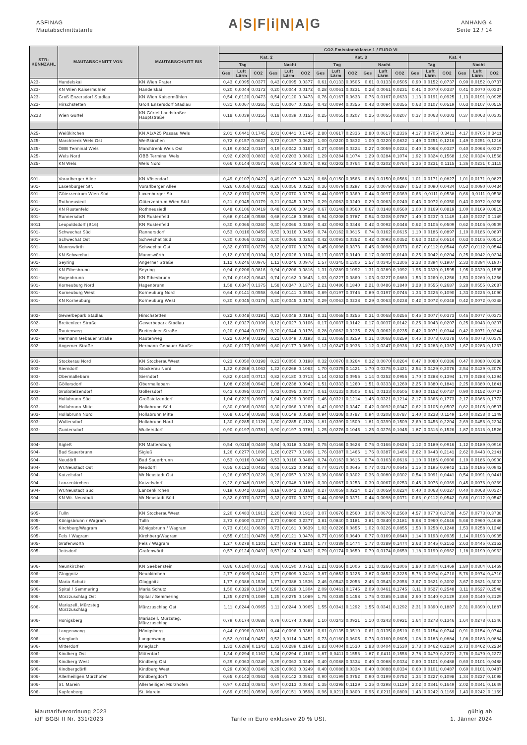ASFINAG
Mautabschnittstarife
A|S|F|i|N|A|G
ANHANG 4
Seite 12 / 14
| STR- KENNZAHL | MAUTABSCHNITT VON | MAUTABSCHNITT BIS | CO2-Emissionsklasse 1 / EURO VI | | | | | | | | | | | | | | | | | |
| --- | --- | --- | --- | --- | --- | --- | --- | --- | --- | --- | --- | --- | --- | --- | --- | --- | --- | --- | --- | --- |
| | | | Kat. 2 | | | | | | Kat. 3 | | | | | | Kat. 4 | | | | | |
| | | | Tag | | | Nacht | | | Tag | | | Nacht | | | Tag | | | Nacht | | |
| | | | Ges | Luft Lärm | CO2 | Ges | Luft Lärm | CO2 | Ges | Luft Lärm | CO2 | Ges | Luft Lärm | CO2 | Ges | Luft Lärm | CO2 | Ges | Luft Lärm | CO2 |
| A23- | Handelskai | KN Wien Prater | 0,43 | 0,0095 | 0,0377 | 0,43 | 0,0095 | 0,0377 | 0,61 | 0,0133 | 0,0505 | 0,61 | 0,0133 | 0,0505 | 0,90 | 0,0152 | 0,0737 | 0,90 | 0,0152 | 0,0737 |
| A23- | KN Wien Kaisermühlen | Handelskai | 0,20 | 0,0044 | 0,0172 | 0,20 | 0,0044 | 0,0172 | 0,28 | 0,0061 | 0,0231 | 0,28 | 0,0061 | 0,0231 | 0,41 | 0,0070 | 0,0337 | 0,41 | 0,0070 | 0,0337 |
| A23- | Groß Enzersdorf Stadlau | KN Wien Kaisermühlen | 0,54 | 0,0120 | 0,0473 | 0,54 | 0,0120 | 0,0473 | 0,76 | 0,0167 | 0,0633 | 0,76 | 0,0167 | 0,0633 | 1,13 | 0,0191 | 0,0925 | 1,13 | 0,0191 | 0,0925 |
| A23- | Hirschstetten | Groß Enzersdorf Stadlau | 0,31 | 0,0067 | 0,0265 | 0,31 | 0,0067 | 0,0265 | 0,43 | 0,0094 | 0,0355 | 0,43 | 0,0094 | 0,0355 | 0,63 | 0,0107 | 0,0519 | 0,63 | 0,0107 | 0,0519 |
| A233 | Wien Gürtel | KN Gürtel Landstraßer Hauptstraße | 0,18 | 0,0039 | 0,0155 | 0,18 | 0,0039 | 0,0155 | 0,25 | 0,0055 | 0,0207 | 0,25 | 0,0055 | 0,0207 | 0,37 | 0,0063 | 0,0303 | 0,37 | 0,0063 | 0,0303 |
| A25- | Weißkirchen | KN A1/A25 Passau Wels | 2,01 | 0,0441 | 0,1745 | 2,01 | 0,0441 | 0,1745 | 2,80 | 0,0617 | 0,2336 | 2,80 | 0,0617 | 0,2336 | 4,17 | 0,0705 | 0,3411 | 4,17 | 0,0705 | 0,3411 |
| A25- | Marchtrenk Wels Ost | Weißkirchen | 0,72 | 0,0157 | 0,0622 | 0,72 | 0,0157 | 0,0622 | 1,00 | 0,0220 | 0,0832 | 1,00 | 0,0220 | 0,0832 | 1,49 | 0,0251 | 0,1216 | 1,49 | 0,0251 | 0,1216 |
| A25- | ÖBB Terminal Wels | Marchtrenk Wels Ost | 0,19 | 0,0042 | 0,0167 | 0,19 | 0,0042 | 0,0167 | 0,27 | 0,0059 | 0,0224 | 0,27 | 0,0059 | 0,0224 | 0,40 | 0,0068 | 0,0327 | 0,40 | 0,0068 | 0,0327 |
| A25- | Wels Nord | ÖBB Terminal Wels | 0,92 | 0,0203 | 0,0802 | 0,92 | 0,0203 | 0,0802 | 1,29 | 0,0284 | 0,1074 | 1,29 | 0,0284 | 0,1074 | 1,92 | 0,0324 | 0,1568 | 1,92 | 0,0324 | 0,1568 |
| A25- | KN Wels | Wels Nord | 0,66 | 0,0144 | 0,0571 | 0,66 | 0,0144 | 0,0571 | 0,92 | 0,0202 | 0,0764 | 0,92 | 0,0202 | 0,0764 | 1,36 | 0,0231 | 0,1115 | 1,36 | 0,0231 | 0,1115 |
| S01- | Vorarlberger Allee | KN Vösendorf | 0,49 | 0,0107 | 0,0423 | 0,49 | 0,0107 | 0,0423 | 0,68 | 0,0150 | 0,0566 | 0,68 | 0,0150 | 0,0566 | 1,01 | 0,0171 | 0,0827 | 1,01 | 0,0171 | 0,0827 |
| S01- | Laxenburger Str. | Vorarlberger Allee | 0,26 | 0,0056 | 0,0222 | 0,26 | 0,0056 | 0,0222 | 0,36 | 0,0079 | 0,0297 | 0,36 | 0,0079 | 0,0297 | 0,53 | 0,0090 | 0,0434 | 0,53 | 0,0090 | 0,0434 |
| S01- | Güterzentrum Wien Süd | Laxenburger Str. | 0,32 | 0,0070 | 0,0275 | 0,32 | 0,0070 | 0,0275 | 0,44 | 0,0097 | 0,0369 | 0,44 | 0,0097 | 0,0369 | 0,66 | 0,0111 | 0,0538 | 0,66 | 0,0111 | 0,0538 |
| S01- | Rothneusiedl | Güterzentrum Wien Süd | 0,21 | 0,0045 | 0,0179 | 0,21 | 0,0045 | 0,0179 | 0,29 | 0,0063 | 0,0240 | 0,29 | 0,0063 | 0,0240 | 0,43 | 0,0072 | 0,0350 | 0,43 | 0,0072 | 0,0350 |
| S01- | KN Rustenfeld | Rothneusiedl | 0,48 | 0,0106 | 0,0419 | 0,48 | 0,0106 | 0,0419 | 0,67 | 0,0148 | 0,0560 | 0,67 | 0,0148 | 0,0560 | 1,00 | 0,0169 | 0,0819 | 1,00 | 0,0169 | 0,0819 |
| S01- | Rannersdorf | KN Rustenfeld | 0,68 | 0,0148 | 0,0588 | 0,68 | 0,0148 | 0,0588 | 0,94 | 0,0208 | 0,0787 | 0,94 | 0,0208 | 0,0787 | 1,40 | 0,0237 | 0,1149 | 1,40 | 0,0237 | 0,1149 |
| S011 | Leopoldsdorf (B16) | KN Rustenfeld | 0,30 | 0,0066 | 0,0260 | 0,30 | 0,0066 | 0,0260 | 0,42 | 0,0092 | 0,0348 | 0,42 | 0,0092 | 0,0348 | 0,62 | 0,0105 | 0,0509 | 0,62 | 0,0105 | 0,0509 |
| S01- | Schwechat Süd | Rannersdorf | 0,53 | 0,0116 | 0,0459 | 0,53 | 0,0116 | 0,0459 | 0,74 | 0,0162 | 0,0615 | 0,74 | 0,0162 | 0,0615 | 1,10 | 0,0186 | 0,0897 | 1,10 | 0,0186 | 0,0897 |
| S01- | Schwechat Ost | Schwechat Süd | 0,30 | 0,0066 | 0,0263 | 0,30 | 0,0066 | 0,0263 | 0,42 | 0,0093 | 0,0352 | 0,42 | 0,0093 | 0,0352 | 0,63 | 0,0106 | 0,0514 | 0,63 | 0,0106 | 0,0514 |
| S01- | Mannswörth | Schwechat Ost | 0,32 | 0,0070 | 0,0278 | 0,32 | 0,0070 | 0,0278 | 0,45 | 0,0098 | 0,0373 | 0,45 | 0,0098 | 0,0373 | 0,67 | 0,0112 | 0,0544 | 0,67 | 0,0112 | 0,0544 |
| S01- | KN Schwechat | Mannswörth | 0,12 | 0,0026 | 0,0104 | 0,12 | 0,0026 | 0,0104 | 0,17 | 0,0037 | 0,0140 | 0,17 | 0,0037 | 0,0140 | 0,25 | 0,0042 | 0,0204 | 0,25 | 0,0042 | 0,0204 |
| S01- | Seyring | Angerner Straße | 1,12 | 0,0246 | 0,0976 | 1,12 | 0,0246 | 0,0976 | 1,57 | 0,0345 | 0,1306 | 1,57 | 0,0345 | 0,1306 | 2,33 | 0,0394 | 0,1907 | 2,33 | 0,0394 | 0,1907 |
| S01- | KN Eibesbrunn | Seyring | 0,94 | 0,0206 | 0,0816 | 0,94 | 0,0206 | 0,0816 | 1,31 | 0,0289 | 0,1092 | 1,31 | 0,0289 | 0,1092 | 1,95 | 0,0330 | 0,1595 | 1,95 | 0,0330 | 0,1595 |
| S01- | Hagenbrunn | KN Eibesbrunn | 0,74 | 0,0162 | 0,0643 | 0,74 | 0,0162 | 0,0643 | 1,03 | 0,0227 | 0,0860 | 1,03 | 0,0227 | 0,0860 | 1,53 | 0,0260 | 0,1256 | 1,53 | 0,0260 | 0,1256 |
| S01- | Korneuburg Nord | Hagenbrunn | 1,58 | 0,0347 | 0,1375 | 1,58 | 0,0347 | 0,1375 | 2,21 | 0,0486 | 0,1840 | 2,21 | 0,0486 | 0,1840 | 3,28 | 0,0555 | 0,2687 | 3,28 | 0,0555 | 0,2687 |
| S01- | Korneuburg West | Korneuburg Nord | 0,64 | 0,0141 | 0,0558 | 0,64 | 0,0141 | 0,0558 | 0,89 | 0,0197 | 0,0746 | 0,89 | 0,0197 | 0,0746 | 1,33 | 0,0225 | 0,1090 | 1,33 | 0,0225 | 0,1090 |
| S01- | KN Korneuburg | Korneuburg West | 0,20 | 0,0045 | 0,0178 | 0,20 | 0,0045 | 0,0178 | 0,29 | 0,0063 | 0,0238 | 0,29 | 0,0063 | 0,0238 | 0,42 | 0,0072 | 0,0348 | 0,42 | 0,0072 | 0,0348 |
| S02- | Gewerbepark Stadlau | Hirschstetten | 0,22 | 0,0048 | 0,0191 | 0,22 | 0,0048 | 0,0191 | 0,31 | 0,0068 | 0,0256 | 0,31 | 0,0068 | 0,0256 | 0,46 | 0,0077 | 0,0373 | 0,46 | 0,0077 | 0,0373 |
| S02- | Breitenleer Straße | Gewerbepark Stadlau | 0,12 | 0,0027 | 0,0106 | 0,12 | 0,0027 | 0,0106 | 0,17 | 0,0037 | 0,0142 | 0,17 | 0,0037 | 0,0142 | 0,25 | 0,0043 | 0,0207 | 0,25 | 0,0043 | 0,0207 |
| S02- | Rautenweg | Breitenleer Straße | 0,20 | 0,0044 | 0,0176 | 0,20 | 0,0044 | 0,0176 | 0,28 | 0,0062 | 0,0235 | 0,28 | 0,0062 | 0,0235 | 0,42 | 0,0071 | 0,0344 | 0,42 | 0,0071 | 0,0344 |
| S02- | Hermann Gebauer Straße | Rautenweg | 0,22 | 0,0049 | 0,0193 | 0,22 | 0,0049 | 0,0193 | 0,31 | 0,0068 | 0,0259 | 0,31 | 0,0068 | 0,0259 | 0,46 | 0,0078 | 0,0378 | 0,46 | 0,0078 | 0,0378 |
| S02- | Angerner Straße | Hermann Gebauer Straße | 0,80 | 0,0177 | 0,0699 | 0,80 | 0,0177 | 0,0699 | 1,12 | 0,0247 | 0,0936 | 1,12 | 0,0247 | 0,0936 | 1,67 | 0,0283 | 0,1367 | 1,67 | 0,0283 | 0,1367 |
| S03- | Stockerau Nord | KN Stockerau/West | 0,23 | 0,0050 | 0,0198 | 0,23 | 0,0050 | 0,0198 | 0,32 | 0,0070 | 0,0264 | 0,32 | 0,0070 | 0,0264 | 0,47 | 0,0080 | 0,0386 | 0,47 | 0,0080 | 0,0386 |
| S03- | Sierndorf | Stockerau Nord | 1,22 | 0,0268 | 0,1062 | 1,22 | 0,0268 | 0,1062 | 1,70 | 0,0375 | 0,1421 | 1,70 | 0,0375 | 0,1421 | 2,54 | 0,0429 | 0,2076 | 2,54 | 0,0429 | 0,2076 |
| S03- | Obermallebarn | Sierndorf | 0,82 | 0,0180 | 0,0713 | 0,82 | 0,0180 | 0,0713 | 1,14 | 0,0252 | 0,0955 | 1,14 | 0,0252 | 0,0955 | 1,70 | 0,0288 | 0,1394 | 1,70 | 0,0288 | 0,1394 |
| S03- | Göllersdorf | Obermallebarn | 1,08 | 0,0238 | 0,0942 | 1,08 | 0,0238 | 0,0942 | 1,51 | 0,0333 | 0,1260 | 1,51 | 0,0333 | 0,1260 | 2,25 | 0,0380 | 0,1841 | 2,25 | 0,0380 | 0,1841 |
| S03- | Großstelzendorf | Göllersdorf | 0,43 | 0,0095 | 0,0377 | 0,43 | 0,0095 | 0,0377 | 0,61 | 0,0133 | 0,0505 | 0,61 | 0,0133 | 0,0505 | 0,90 | 0,0152 | 0,0737 | 0,90 | 0,0152 | 0,0737 |
| S03- | Hollabrunn Süd | Großstelzendorf | 1,04 | 0,0229 | 0,0907 | 1,04 | 0,0229 | 0,0907 | 1,46 | 0,0321 | 0,1214 | 1,46 | 0,0321 | 0,1214 | 2,17 | 0,0366 | 0,1773 | 2,17 | 0,0366 | 0,1773 |
| S03- | Hollabrunn Mitte | Hollabrunn Süd | 0,30 | 0,0066 | 0,0260 | 0,30 | 0,0066 | 0,0260 | 0,42 | 0,0092 | 0,0347 | 0,42 | 0,0092 | 0,0347 | 0,62 | 0,0105 | 0,0507 | 0,62 | 0,0105 | 0,0507 |
| S03- | Hollabrunn Nord | Hollabrunn Mitte | 0,68 | 0,0149 | 0,0588 | 0,68 | 0,0149 | 0,0588 | 0,94 | 0,0208 | 0,0787 | 0,94 | 0,0208 | 0,0787 | 1,40 | 0,0238 | 0,1149 | 1,40 | 0,0238 | 0,1149 |
| S03- | Wullersdorf | Hollabrunn Nord | 1,30 | 0,0285 | 0,1128 | 1,30 | 0,0285 | 0,1128 | 1,81 | 0,0399 | 0,1509 | 1,81 | 0,0399 | 0,1509 | 2,69 | 0,0456 | 0,2204 | 2,69 | 0,0456 | 0,2204 |
| S03- | Guntersdorf | Wullersdorf | 0,90 | 0,0197 | 0,0781 | 0,90 | 0,0197 | 0,0781 | 1,25 | 0,0276 | 0,1045 | 1,25 | 0,0276 | 0,1045 | 1,87 | 0,0316 | 0,1526 | 1,87 | 0,0316 | 0,1526 |
| S04- | Sigleß | KN Mattersburg | 0,54 | 0,0118 | 0,0469 | 0,54 | 0,0118 | 0,0469 | 0,75 | 0,0166 | 0,0628 | 0,75 | 0,0166 | 0,0628 | 1,12 | 0,0189 | 0,0916 | 1,12 | 0,0189 | 0,0916 |
| S04- | Bad Sauerbrunn | Sigleß | 1,26 | 0,0277 | 0,1096 | 1,26 | 0,0277 | 0,1096 | 1,76 | 0,0387 | 0,1466 | 1,76 | 0,0387 | 0,1466 | 2,62 | 0,0443 | 0,2141 | 2,62 | 0,0443 | 0,2141 |
| S04- | Neudörfl | Bad Sauerbrunn | 0,53 | 0,0116 | 0,0460 | 0,53 | 0,0116 | 0,0460 | 0,74 | 0,0163 | 0,0616 | 0,74 | 0,0163 | 0,0616 | 1,10 | 0,0186 | 0,0900 | 1,10 | 0,0186 | 0,0900 |
| S04- | Wr.Neustadt Ost | Neudörfl | 0,55 | 0,0122 | 0,0482 | 0,55 | 0,0122 | 0,0482 | 0,77 | 0,0170 | 0,0645 | 0,77 | 0,0170 | 0,0645 | 1,15 | 0,0195 | 0,0942 | 1,15 | 0,0195 | 0,0942 |
| S04- | Katzelsdorf | Wr.Neustadt Ost | 0,26 | 0,0057 | 0,0226 | 0,26 | 0,0057 | 0,0226 | 0,36 | 0,0080 | 0,0302 | 0,36 | 0,0080 | 0,0302 | 0,54 | 0,0091 | 0,0441 | 0,54 | 0,0091 | 0,0441 |
| S04- | Lanzenkirchen | Katzelsdorf | 0,22 | 0,0048 | 0,0189 | 0,22 | 0,0048 | 0,0189 | 0,30 | 0,0067 | 0,0253 | 0,30 | 0,0067 | 0,0253 | 0,45 | 0,0076 | 0,0369 | 0,45 | 0,0076 | 0,0369 |
| S04- | Wr.Neustadt Süd | Lanzenkirchen | 0,19 | 0,0042 | 0,0168 | 0,19 | 0,0042 | 0,0168 | 0,27 | 0,0059 | 0,0224 | 0,27 | 0,0059 | 0,0224 | 0,40 | 0,0068 | 0,0327 | 0,40 | 0,0068 | 0,0327 |
| S04- | KN Wr. Neustadt | Wr.Neustadt Süd | 0,32 | 0,0070 | 0,0277 | 0,32 | 0,0070 | 0,0277 | 0,44 | 0,0098 | 0,0371 | 0,44 | 0,0098 | 0,0371 | 0,66 | 0,0112 | 0,0542 | 0,66 | 0,0112 | 0,0542 |
| S05- | Tulln | KN Stockerau/West | 2,20 | 0,0483 | 0,1913 | 2,20 | 0,0483 | 0,1913 | 3,07 | 0,0676 | 0,2560 | 3,07 | 0,0676 | 0,2560 | 4,57 | 0,0773 | 0,3738 | 4,57 | 0,0773 | 0,3738 |
| S05- | Königsbrunn / Wagram | Tulln | 2,73 | 0,0600 | 0,2377 | 2,73 | 0,0600 | 0,2377 | 3,81 | 0,0840 | 0,3181 | 3,81 | 0,0840 | 0,3181 | 5,68 | 0,0960 | 0,4646 | 5,68 | 0,0960 | 0,4646 |
| S05- | Kirchberg/Wagram | Königsbrunn / Wagram | 0,73 | 0,0161 | 0,0639 | 0,73 | 0,0161 | 0,0639 | 1,02 | 0,0226 | 0,0855 | 1,02 | 0,0226 | 0,0855 | 1,53 | 0,0258 | 0,1248 | 1,53 | 0,0258 | 0,1248 |
| S05- | Fels / Wagram | Kirchberg/Wagram | 0,55 | 0,0121 | 0,0478 | 0,55 | 0,0121 | 0,0478 | 0,77 | 0,0169 | 0,0640 | 0,77 | 0,0169 | 0,0640 | 1,14 | 0,0193 | 0,0935 | 1,14 | 0,0193 | 0,0935 |
| S05- | Grafenwörth | Fels / Wagram | 1,27 | 0,0278 | 0,1101 | 1,27 | 0,0278 | 0,1101 | 1,77 | 0,0389 | 0,1474 | 1,77 | 0,0389 | 0,1474 | 2,63 | 0,0445 | 0,2152 | 2,63 | 0,0445 | 0,2152 |
| S05- | Jettsdorf | Grafenwörth | 0,57 | 0,0124 | 0,0492 | 0,57 | 0,0124 | 0,0492 | 0,79 | 0,0174 | 0,0659 | 0,79 | 0,0174 | 0,0659 | 1,18 | 0,0199 | 0,0962 | 1,18 | 0,0199 | 0,0962 |
| S06- | Neunkirchen | KN Seebenstein | 0,86 | 0,0190 | 0,0751 | 0,86 | 0,0190 | 0,0751 | 1,21 | 0,0266 | 0,1006 | 1,21 | 0,0266 | 0,1006 | 1,80 | 0,0304 | 0,1469 | 1,80 | 0,0304 | 0,1469 |
| S06- | Gloggnitz | Neunkirchen | 2,77 | 0,0609 | 0,2410 | 2,77 | 0,0609 | 0,2410 | 3,87 | 0,0852 | 0,3225 | 3,87 | 0,0852 | 0,3225 | 5,76 | 0,0974 | 0,4710 | 5,76 | 0,0974 | 0,4710 |
| S06- | Maria Schutz | Gloggnitz | 1,77 | 0,0388 | 0,1536 | 1,77 | 0,0388 | 0,1536 | 2,46 | 0,0543 | 0,2056 | 2,46 | 0,0543 | 0,2056 | 3,67 | 0,0621 | 0,3002 | 3,67 | 0,0621 | 0,3002 |
| S06- | Spital / Semmering | Maria Schutz | 1,50 | 0,0329 | 0,1304 | 1,50 | 0,0329 | 0,1304 | 2,09 | 0,0461 | 0,1745 | 2,09 | 0,0461 | 0,1745 | 3,11 | 0,0527 | 0,2548 | 3,11 | 0,0527 | 0,2548 |
| S06- | Mürzzuschlag Ost | Spital / Semmering | 1,25 | 0,0275 | 0,1089 | 1,25 | 0,0275 | 0,1089 | 1,75 | 0,0385 | 0,1458 | 1,75 | 0,0385 | 0,1458 | 2,60 | 0,0440 | 0,2129 | 2,60 | 0,0440 | 0,2129 |
| S06- | Mariazell, Mürzsteg, Mürzzuschlag | Mürzzuschlag Ost | 1,11 | 0,0244 | 0,0965 | 1,11 | 0,0244 | 0,0965 | 1,55 | 0,0341 | 0,1292 | 1,55 | 0,0341 | 0,1292 | 2,31 | 0,0390 | 0,1887 | 2,31 | 0,0390 | 0,1887 |
| S06- | Hönigsberg | Mariazell, Mürzsteg, Mürzzuschlag | 0,79 | 0,0174 | 0,0688 | 0,79 | 0,0174 | 0,0688 | 1,10 | 0,0243 | 0,0921 | 1,10 | 0,0243 | 0,0921 | 1,64 | 0,0278 | 0,1346 | 1,64 | 0,0278 | 0,1346 |
| S06- | Langenwang | Hönigsberg | 0,44 | 0,0096 | 0,0381 | 0,44 | 0,0096 | 0,0381 | 0,61 | 0,0135 | 0,0510 | 0,61 | 0,0135 | 0,0510 | 0,91 | 0,0154 | 0,0744 | 0,91 | 0,0154 | 0,0744 |
| S06- | Krieglach | Langenwang | 0,52 | 0,0114 | 0,0452 | 0,52 | 0,0114 | 0,0452 | 0,73 | 0,0160 | 0,0605 | 0,73 | 0,0160 | 0,0605 | 1,08 | 0,0183 | 0,0884 | 1,08 | 0,0183 | 0,0884 |
| S06- | Mitterdorf | Krieglach | 1,32 | 0,0289 | 0,1143 | 1,32 | 0,0289 | 0,1143 | 1,83 | 0,0404 | 0,1530 | 1,83 | 0,0404 | 0,1530 | 2,73 | 0,0462 | 0,2234 | 2,73 | 0,0462 | 0,2234 |
| S06- | Kindberg Ost | Mitterdorf | 1,34 | 0,0294 | 0,1162 | 1,34 | 0,0294 | 0,1162 | 1,87 | 0,0411 | 0,1556 | 1,87 | 0,0411 | 0,1556 | 2,78 | 0,0470 | 0,2272 | 2,78 | 0,0470 | 0,2272 |
| S06- | Kindberg West | Kindberg Ost | 0,29 | 0,0063 | 0,0249 | 0,29 | 0,0063 | 0,0249 | 0,40 | 0,0088 | 0,0334 | 0,40 | 0,0088 | 0,0334 | 0,60 | 0,0101 | 0,0488 | 0,60 | 0,0101 | 0,0488 |
| S06- | Kindbergdörfl | Kindberg West | 0,29 | 0,0063 | 0,0249 | 0,29 | 0,0063 | 0,0249 | 0,40 | 0,0088 | 0,0334 | 0,40 | 0,0088 | 0,0334 | 0,60 | 0,0101 | 0,0487 | 0,60 | 0,0101 | 0,0487 |
| S06- | Allerheiligen Mürzhofen | Kindbergdörfl | 0,65 | 0,0142 | 0,0562 | 0,65 | 0,0142 | 0,0562 | 0,90 | 0,0199 | 0,0752 | 0,90 | 0,0199 | 0,0752 | 1,34 | 0,0227 | 0,1098 | 1,34 | 0,0227 | 0,1098 |
| S06- | St. Marein | Allerheiligen Mürzhofen | 0,97 | 0,0213 | 0,0843 | 0,97 | 0,0213 | 0,0843 | 1,35 | 0,0298 | 0,1129 | 1,35 | 0,0298 | 0,1129 | 2,02 | 0,0341 | 0,1649 | 2,02 | 0,0341 | 0,1649 |
| S06- | Kapfenberg | St. Marein | 0,69 | 0,0151 | 0,0598 | 0,69 | 0,0151 | 0,0598 | 0,96 | 0,0211 | 0,0800 | 0,96 | 0,0211 | 0,0800 | 1,43 | 0,0242 | 0,1169 | 1,43 | 0,0242 | 0,1169 |
Mauttarifverordnung 2023
idF BGBl II Nr. 331/2023
Tarife in Euro exklusive 20 % USt.
gültig ab
1. Jänner 2024